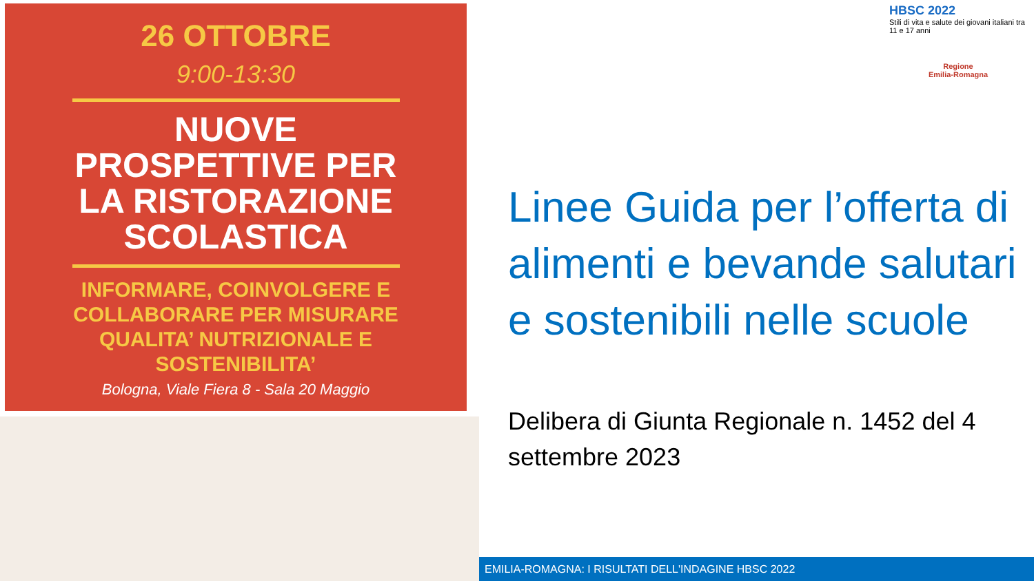26 OTTOBRE
9:00-13:30
NUOVE
PROSPETTIVE PER
LA RISTORAZIONE
SCOLASTICA
INFORMARE, COINVOLGERE E
COLLABORARE PER MISURARE
QUALITA’ NUTRIZIONALE E
SOSTENIBILITA’
Bologna, Viale Fiera 8 - Sala 20 Maggio
HBSC 2022
Stili di vita e salute dei giovani italiani tra 11 e 17 anni
Regione
Emilia-Romagna
Linee Guida per l’offerta di alimenti e bevande salutari e sostenibili nelle scuole
Delibera di Giunta Regionale n. 1452 del 4 settembre 2023
EMILIA-ROMAGNA: I RISULTATI DELL'INDAGINE HBSC 2022